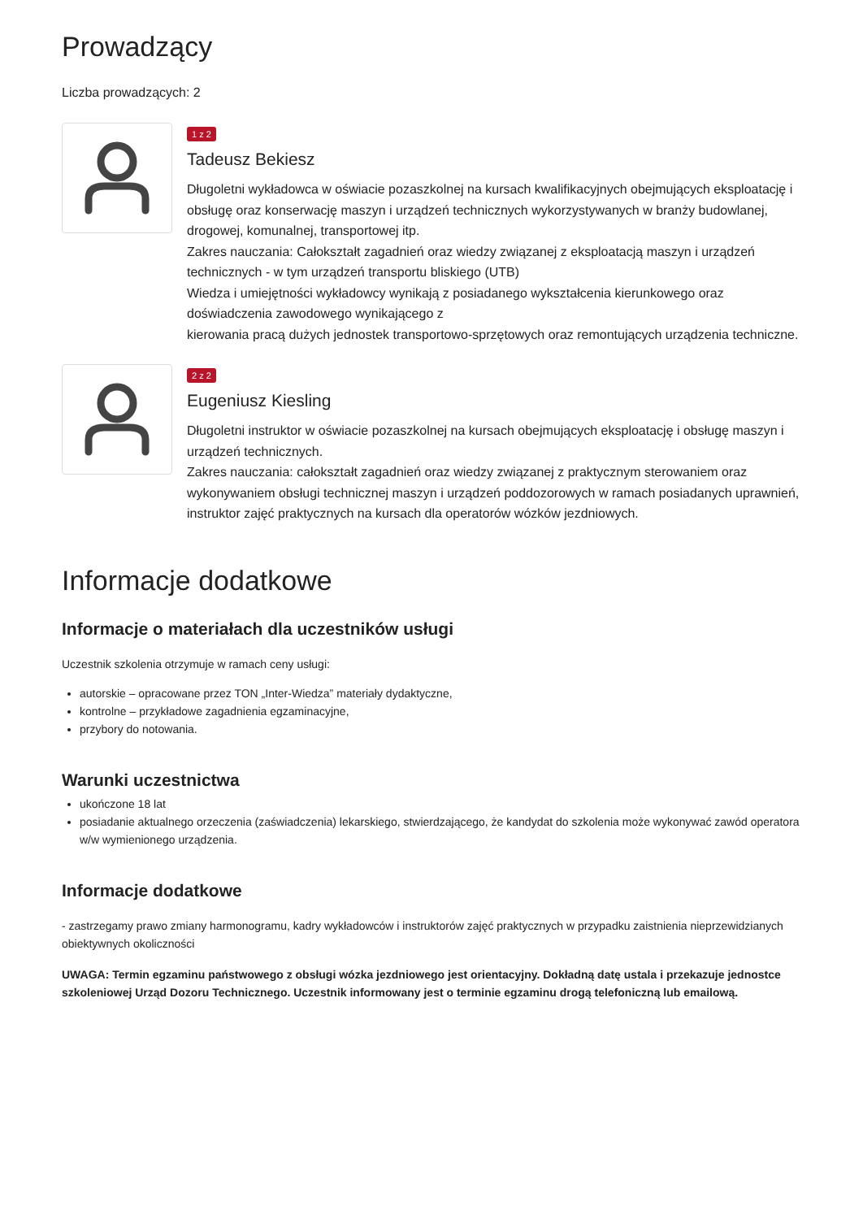Prowadzący
Liczba prowadzących: 2
1 z 2
Tadeusz Bekiesz
Długoletni wykładowca w oświacie pozaszkolnej na kursach kwalifikacyjnych obejmujących eksploatację i obsługę oraz konserwację maszyn i urządzeń technicznych wykorzystywanych w branży budowlanej,
drogowej, komunalnej, transportowej itp.
Zakres nauczania: Całokształt zagadnień oraz wiedzy związanej z eksploatacją maszyn i urządzeń technicznych - w tym urządzeń transportu bliskiego (UTB)
Wiedza i umiejętności wykładowcy wynikają z posiadanego wykształcenia kierunkowego oraz doświadczenia zawodowego wynikającego z
kierowania pracą dużych jednostek transportowo-sprzętowych oraz remontujących urządzenia techniczne.
2 z 2
Eugeniusz Kiesling
Długoletni instruktor w oświacie pozaszkolnej na kursach obejmujących eksploatację i obsługę maszyn i urządzeń technicznych.
Zakres nauczania: całokształt zagadnień oraz wiedzy związanej z praktycznym sterowaniem oraz wykonywaniem obsługi technicznej maszyn i urządzeń poddozorowych w ramach posiadanych uprawnień, instruktor zajęć praktycznych na kursach dla operatorów wózków jezdniowych.
Informacje dodatkowe
Informacje o materiałach dla uczestników usługi
Uczestnik szkolenia otrzymuje w ramach ceny usługi:
autorskie – opracowane przez TON „Inter-Wiedza” materiały dydaktyczne,
kontrolne – przykładowe zagadnienia egzaminacyjne,
przybory do notowania.
Warunki uczestnictwa
ukończone 18 lat
posiadanie aktualnego orzeczenia (zaświadczenia) lekarskiego, stwierdzającego, że kandydat do szkolenia może wykonywać zawód operatora w/w wymienionego urządzenia.
Informacje dodatkowe
- zastrzegamy prawo zmiany harmonogramu, kadry wykładowców i instruktorów zajęć praktycznych w przypadku zaistnienia nieprzewidzianych obiektywnych okoliczności
UWAGA: Termin egzaminu państwowego z obsługi wózka jezdniowego jest orientacyjny. Dokładną datę ustala i przekazuje jednostce szkoleniowej Urząd Dozoru Technicznego. Uczestnik informowany jest o terminie egzaminu drogą telefoniczną lub emailową.